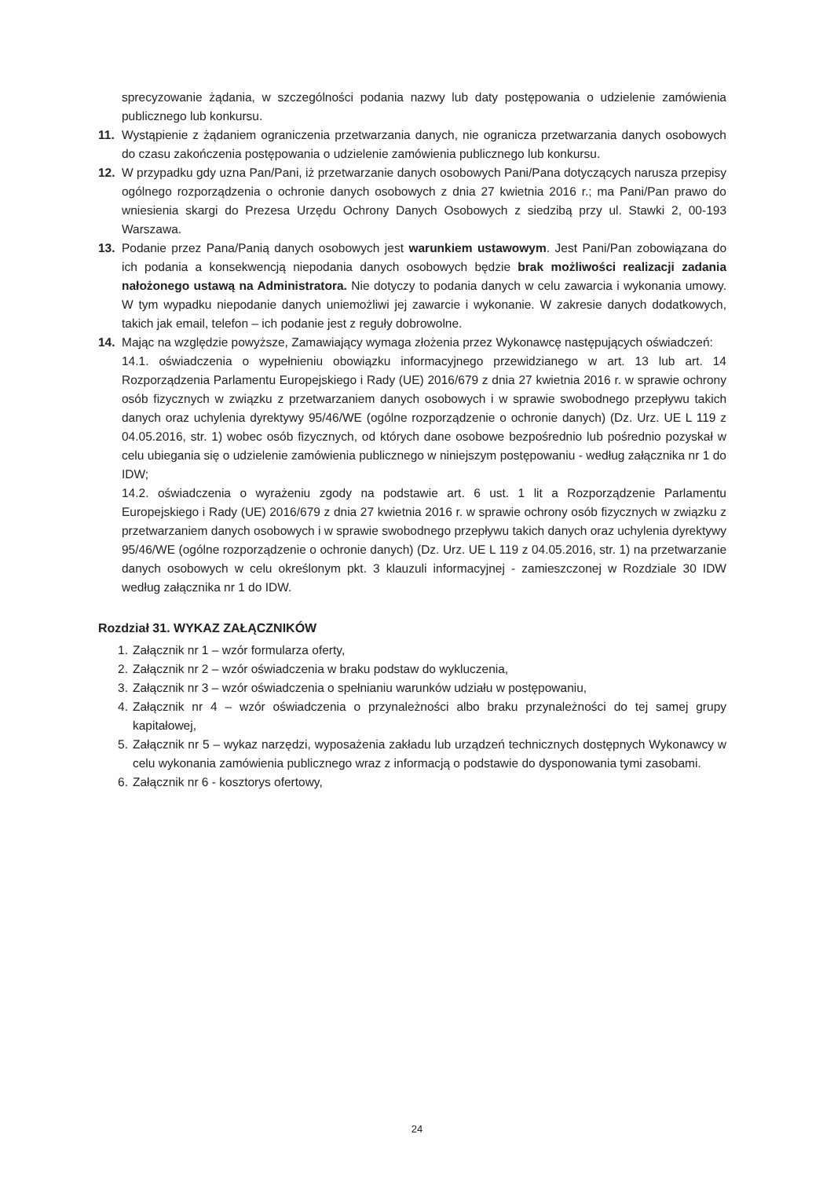sprecyzowanie żądania, w szczególności podania nazwy lub daty postępowania o udzielenie zamówienia publicznego lub konkursu.
11. Wystąpienie z żądaniem ograniczenia przetwarzania danych, nie ogranicza przetwarzania danych osobowych do czasu zakończenia postępowania o udzielenie zamówienia publicznego lub konkursu.
12. W przypadku gdy uzna Pan/Pani, iż przetwarzanie danych osobowych Pani/Pana dotyczących narusza przepisy ogólnego rozporządzenia o ochronie danych osobowych z dnia 27 kwietnia 2016 r.; ma Pani/Pan prawo do wniesienia skargi do Prezesa Urzędu Ochrony Danych Osobowych z siedzibą przy ul. Stawki 2, 00-193 Warszawa.
13. Podanie przez Pana/Panią danych osobowych jest warunkiem ustawowym. Jest Pani/Pan zobowiązana do ich podania a konsekwencją niepodania danych osobowych będzie brak możliwości realizacji zadania nałożonego ustawą na Administratora. Nie dotyczy to podania danych w celu zawarcia i wykonania umowy. W tym wypadku niepodanie danych uniemożliwi jej zawarcie i wykonanie. W zakresie danych dodatkowych, takich jak email, telefon – ich podanie jest z reguły dobrowolne.
14. Mając na względzie powyższe, Zamawiający wymaga złożenia przez Wykonawcę następujących oświadczeń:
14.1. oświadczenia o wypełnieniu obowiązku informacyjnego przewidzianego w art. 13 lub art. 14 Rozporządzenia Parlamentu Europejskiego i Rady (UE) 2016/679 z dnia 27 kwietnia 2016 r. w sprawie ochrony osób fizycznych w związku z przetwarzaniem danych osobowych i w sprawie swobodnego przepływu takich danych oraz uchylenia dyrektywy 95/46/WE (ogólne rozporządzenie o ochronie danych) (Dz. Urz. UE L 119 z 04.05.2016, str. 1) wobec osób fizycznych, od których dane osobowe bezpośrednio lub pośrednio pozyskał w celu ubiegania się o udzielenie zamówienia publicznego w niniejszym postępowaniu - według załącznika nr 1 do IDW;
14.2. oświadczenia o wyrażeniu zgody na podstawie art. 6 ust. 1 lit a Rozporządzenie Parlamentu Europejskiego i Rady (UE) 2016/679 z dnia 27 kwietnia 2016 r. w sprawie ochrony osób fizycznych w związku z przetwarzaniem danych osobowych i w sprawie swobodnego przepływu takich danych oraz uchylenia dyrektywy 95/46/WE (ogólne rozporządzenie o ochronie danych) (Dz. Urz. UE L 119 z 04.05.2016, str. 1) na przetwarzanie danych osobowych w celu określonym pkt. 3 klauzuli informacyjnej - zamieszczonej w Rozdziale 30 IDW według załącznika nr 1 do IDW.
Rozdział 31. WYKAZ ZAŁĄCZNIKÓW
1. Załącznik nr 1 – wzór formularza oferty,
2. Załącznik nr 2 – wzór oświadczenia w braku podstaw do wykluczenia,
3. Załącznik nr 3 – wzór oświadczenia o spełnianiu warunków udziału w postępowaniu,
4. Załącznik nr 4 – wzór oświadczenia o przynależności albo braku przynależności do tej samej grupy kapitałowej,
5. Załącznik nr 5 – wykaz narzędzi, wyposażenia zakładu lub urządzeń technicznych dostępnych Wykonawcy w celu wykonania zamówienia publicznego wraz z informacją o podstawie do dysponowania tymi zasobami.
6. Załącznik nr 6 - kosztorys ofertowy,
24